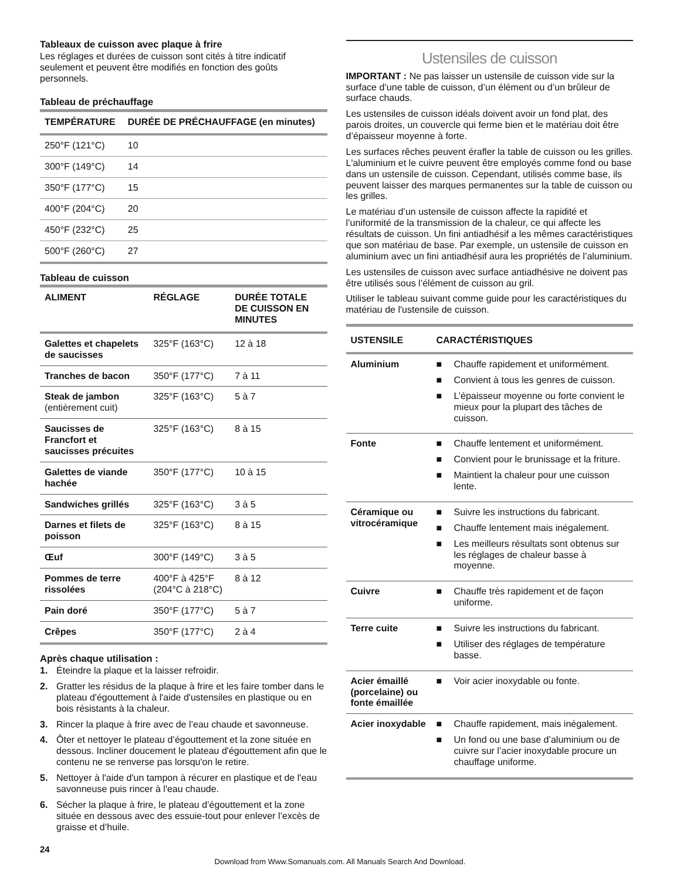Tableaux de cuisson avec plaque à frire
Les réglages et durées de cuisson sont cités à titre indicatif seulement et peuvent être modifiés en fonction des goûts personnels.
Tableau de préchauffage
| TEMPÉRATURE | DURÉE DE PRÉCHAUFFAGE (en minutes) |
| --- | --- |
| 250°F (121°C) | 10 |
| 300°F (149°C) | 14 |
| 350°F (177°C) | 15 |
| 400°F (204°C) | 20 |
| 450°F (232°C) | 25 |
| 500°F (260°C) | 27 |
Tableau de cuisson
| ALIMENT | RÉGLAGE | DURÉE TOTALE DE CUISSON EN MINUTES |
| --- | --- | --- |
| Galettes et chapelets de saucisses | 325°F (163°C) | 12 à 18 |
| Tranches de bacon | 350°F (177°C) | 7 à 11 |
| Steak de jambon (entièrement cuit) | 325°F (163°C) | 5 à 7 |
| Saucisses de Francfort et saucisses précuites | 325°F (163°C) | 8 à 15 |
| Galettes de viande hachée | 350°F (177°C) | 10 à 15 |
| Sandwiches grillés | 325°F (163°C) | 3 à 5 |
| Darnes et filets de poisson | 325°F (163°C) | 8 à 15 |
| Œuf | 300°F (149°C) | 3 à 5 |
| Pommes de terre rissolées | 400°F à 425°F (204°C à 218°C) | 8 à 12 |
| Pain doré | 350°F (177°C) | 5 à 7 |
| Crêpes | 350°F (177°C) | 2 à 4 |
Après chaque utilisation :
1. Éteindre la plaque et la laisser refroidir.
2. Gratter les résidus de la plaque à frire et les faire tomber dans le plateau d'égouttement à l'aide d'ustensiles en plastique ou en bois résistants à la chaleur.
3. Rincer la plaque à frire avec de l’eau chaude et savonneuse.
4. Ôter et nettoyer le plateau d’égouttement et la zone située en dessous. Incliner doucement le plateau d'égouttement afin que le contenu ne se renverse pas lorsqu'on le retire.
5. Nettoyer à l'aide d'un tampon à récurer en plastique et de l'eau savonneuse puis rincer à l'eau chaude.
6. Sécher la plaque à frire, le plateau d’égouttement et la zone située en dessous avec des essuie-tout pour enlever l’excès de graisse et d’huile.
Ustensiles de cuisson
IMPORTANT : Ne pas laisser un ustensile de cuisson vide sur la surface d’une table de cuisson, d’un élément ou d’un brûleur de surface chauds.
Les ustensiles de cuisson idéals doivent avoir un fond plat, des parois droites, un couvercle qui ferme bien et le matériau doit être d’épaisseur moyenne à forte.
Les surfaces rêches peuvent érafler la table de cuisson ou les grilles. L'aluminium et le cuivre peuvent être employés comme fond ou base dans un ustensile de cuisson. Cependant, utilisés comme base, ils peuvent laisser des marques permanentes sur la table de cuisson ou les grilles.
Le matériau d’un ustensile de cuisson affecte la rapidité et l’uniformité de la transmission de la chaleur, ce qui affecte les résultats de cuisson. Un fini antiadhésif a les mêmes caractéristiques que son matériau de base. Par exemple, un ustensile de cuisson en aluminium avec un fini antiadhésif aura les propriétés de l’aluminium.
Les ustensiles de cuisson avec surface antiadhésive ne doivent pas être utilisés sous l’élément de cuisson au gril.
Utiliser le tableau suivant comme guide pour les caractéristiques du matériau de l'ustensile de cuisson.
| USTENSILE | CARACTÉRISTIQUES |
| --- | --- |
| Aluminium | ■ Chauffe rapidement et uniformément. ■ Convient à tous les genres de cuisson. ■ L’épaisseur moyenne ou forte convient le mieux pour la plupart des tâches de cuisson. |
| Fonte | ■ Chauffe lentement et uniformément. ■ Convient pour le brunissage et la friture. ■ Maintient la chaleur pour une cuisson lente. |
| Céramique ou vitrocéramique | ■ Suivre les instructions du fabricant. ■ Chauffe lentement mais inégalement. ■ Les meilleurs résultats sont obtenus sur les réglages de chaleur basse à moyenne. |
| Cuivre | ■ Chauffe très rapidement et de façon uniforme. |
| Terre cuite | ■ Suivre les instructions du fabricant. ■ Utiliser des réglages de température basse. |
| Acier émaillé (porcelaine) ou fonte émaillée | ■ Voir acier inoxydable ou fonte. |
| Acier inoxydable | ■ Chauffe rapidement, mais inégalement. ■ Un fond ou une base d’aluminium ou de cuivre sur l’acier inoxydable procure un chauffage uniforme. |
24
Download from Www.Somanuals.com. All Manuals Search And Download.